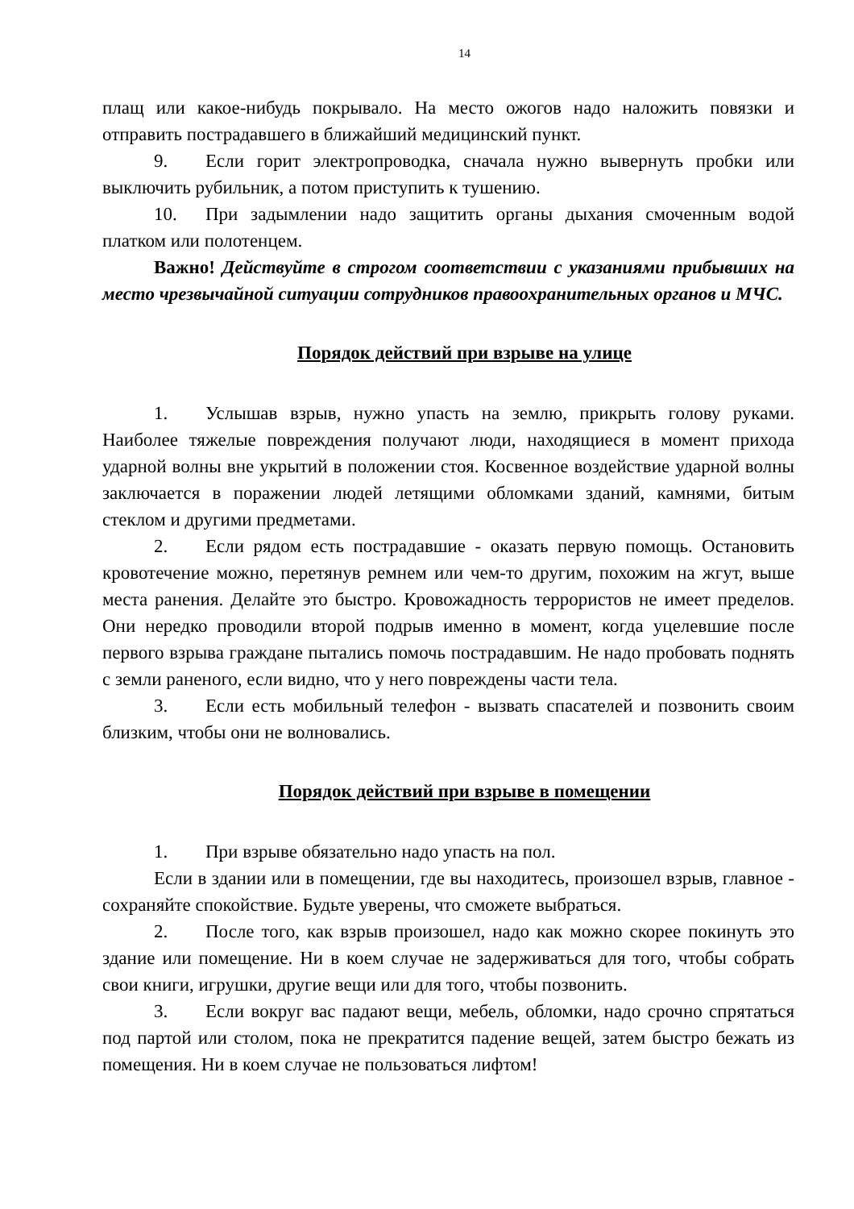14
плащ или какое-нибудь покрывало. На место ожогов надо наложить повязки и отправить пострадавшего в ближайший медицинский пункт.
9. Если горит электропроводка, сначала нужно вывернуть пробки или выключить рубильник, а потом приступить к тушению.
10. При задымлении надо защитить органы дыхания смоченным водой платком или полотенцем.
Важно! Действуйте в строгом соответствии с указаниями прибывших на место чрезвычайной ситуации сотрудников правоохранительных органов и МЧС.
Порядок действий при взрыве на улице
1. Услышав взрыв, нужно упасть на землю, прикрыть голову руками. Наиболее тяжелые повреждения получают люди, находящиеся в момент прихода ударной волны вне укрытий в положении стоя. Косвенное воздействие ударной волны заключается в поражении людей летящими обломками зданий, камнями, битым стеклом и другими предметами.
2. Если рядом есть пострадавшие - оказать первую помощь. Остановить кровотечение можно, перетянув ремнем или чем-то другим, похожим на жгут, выше места ранения. Делайте это быстро. Кровожадность террористов не имеет пределов. Они нередко проводили второй подрыв именно в момент, когда уцелевшие после первого взрыва граждане пытались помочь пострадавшим. Не надо пробовать поднять с земли раненого, если видно, что у него повреждены части тела.
3. Если есть мобильный телефон - вызвать спасателей и позвонить своим близким, чтобы они не волновались.
Порядок действий при взрыве в помещении
1. При взрыве обязательно надо упасть на пол.
Если в здании или в помещении, где вы находитесь, произошел взрыв, главное - сохраняйте спокойствие. Будьте уверены, что сможете выбраться.
2. После того, как взрыв произошел, надо как можно скорее покинуть это здание или помещение. Ни в коем случае не задерживаться для того, чтобы собрать свои книги, игрушки, другие вещи или для того, чтобы позвонить.
3. Если вокруг вас падают вещи, мебель, обломки, надо срочно спрятаться под партой или столом, пока не прекратится падение вещей, затем быстро бежать из помещения. Ни в коем случае не пользоваться лифтом!